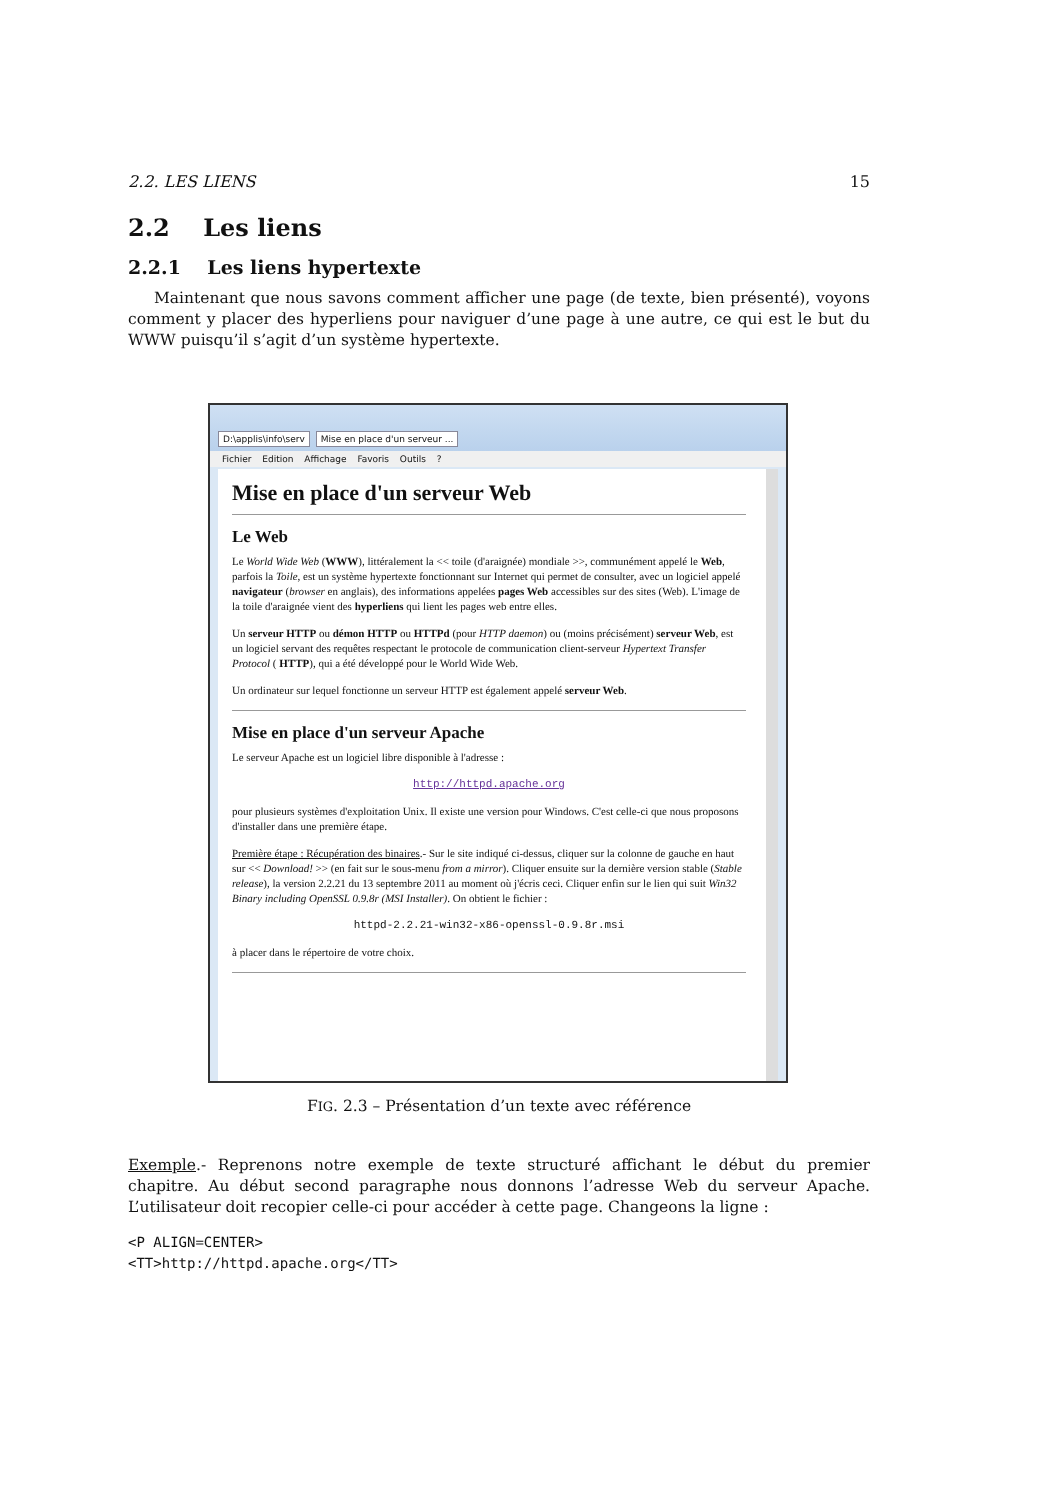2.2. LES LIENS 15
2.2 Les liens
2.2.1 Les liens hypertexte
Maintenant que nous savons comment afficher une page (de texte, bien présenté), voyons comment y placer des hyperliens pour naviguer d’une page à une autre, ce qui est le but du WWW puisqu’il s’agit d’un système hypertexte.
D:\applis\info\serv Mise en place d'un serveur ...
Fichier Edition Affichage Favoris Outils ?
Mise en place d'un serveur Web
Le Web
Le World Wide Web (WWW), littéralement la << toile (d'araignée) mondiale >>, communément appelé le Web, parfois la Toile, est un système hypertexte fonctionnant sur Internet qui permet de consulter, avec un logiciel appelé navigateur (browser en anglais), des informations appelées pages Web accessibles sur des sites (Web). L'image de la toile d'araignée vient des hyperliens qui lient les pages web entre elles.
Un serveur HTTP ou démon HTTP ou HTTPd (pour HTTP daemon) ou (moins précisément) serveur Web, est un logiciel servant des requêtes respectant le protocole de communication client-serveur Hypertext Transfer Protocol ( HTTP), qui a été développé pour le World Wide Web.
Un ordinateur sur lequel fonctionne un serveur HTTP est également appelé serveur Web.
Mise en place d'un serveur Apache
Le serveur Apache est un logiciel libre disponible à l'adresse :
http://httpd.apache.org
pour plusieurs systèmes d'exploitation Unix. Il existe une version pour Windows. C'est celle-ci que nous proposons d'installer dans une première étape.
Première étape : Récupération des binaires.- Sur le site indiqué ci-dessus, cliquer sur la colonne de gauche en haut sur << Download! >> (en fait sur le sous-menu from a mirror). Cliquer ensuite sur la dernière version stable (Stable release), la version 2.2.21 du 13 septembre 2011 au moment où j'écris ceci. Cliquer enfin sur le lien qui suit Win32 Binary including OpenSSL 0.9.8r (MSI Installer). On obtient le fichier :
httpd-2.2.21-win32-x86-openssl-0.9.8r.msi
à placer dans le répertoire de votre choix.
FIG. 2.3 – Présentation d’un texte avec référence
Exemple.- Reprenons notre exemple de texte structuré affichant le début du premier chapitre. Au début second paragraphe nous donnons l’adresse Web du serveur Apache. L’utilisateur doit recopier celle-ci pour accéder à cette page. Changeons la ligne :
<P ALIGN=CENTER>
<TT>http://httpd.apache.org</TT>